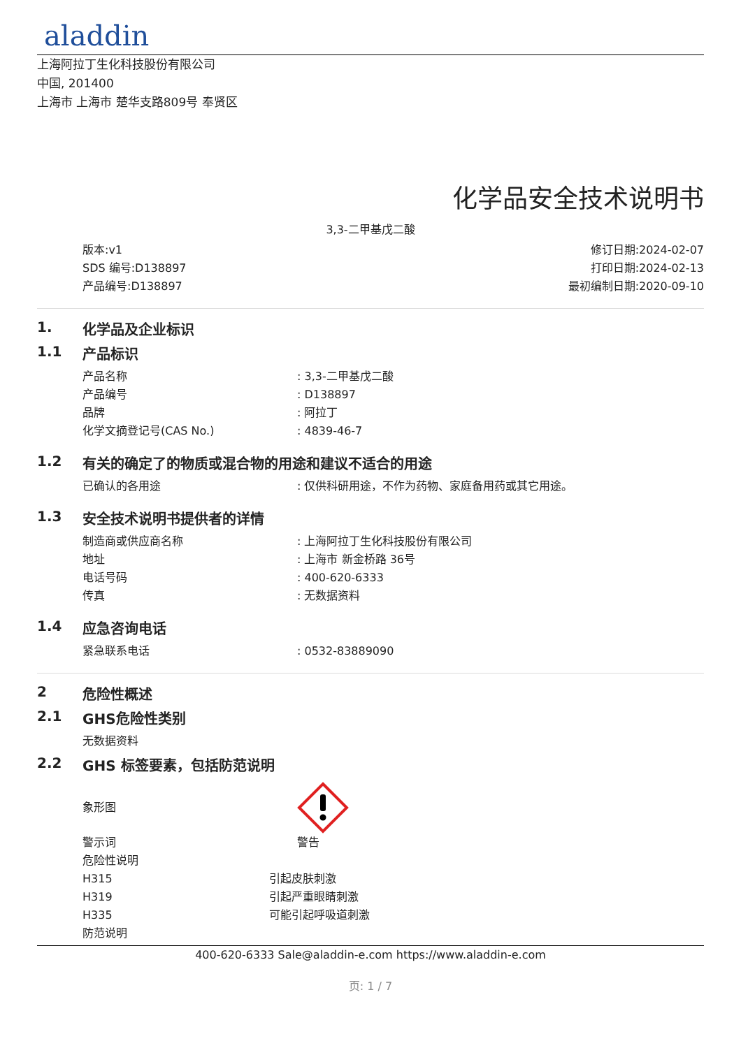aladdin
上海阿拉丁生化科技股份有限公司
中国, 201400
上海市 上海市 楚华支路809号 奉贤区
化学品安全技术说明书
3,3-二甲基戊二酸
版本:v1
SDS 编号:D138897
产品编号:D138897
修订日期:2024-02-07
打印日期:2024-02-13
最初编制日期:2020-09-10
1. 化学品及企业标识
1.1 产品标识
产品名称 : 3,3-二甲基戊二酸
产品编号 : D138897
品牌 : 阿拉丁
化学文摘登记号(CAS No.) : 4839-46-7
1.2 有关的确定了的物质或混合物的用途和建议不适合的用途
已确认的各用途 : 仅供科研用途，不作为药物、家庭备用药或其它用途。
1.3 安全技术说明书提供者的详情
制造商或供应商名称 : 上海阿拉丁生化科技股份有限公司
地址 : 上海市 新金桥路 36号
电话号码 : 400-620-6333
传真 : 无数据资料
1.4 应急咨询电话
紧急联系电话 : 0532-83889090
2 危险性概述
2.1 GHS危险性类别
无数据资料
2.2 GHS 标签要素，包括防范说明
象形图
警示词 警告
危险性说明
H315 引起皮肤刺激
H319 引起严重眼睛刺激
H335 可能引起呼吸道刺激
防范说明
400-620-6333 Sale@aladdin-e.com https://www.aladdin-e.com
页: 1 / 7